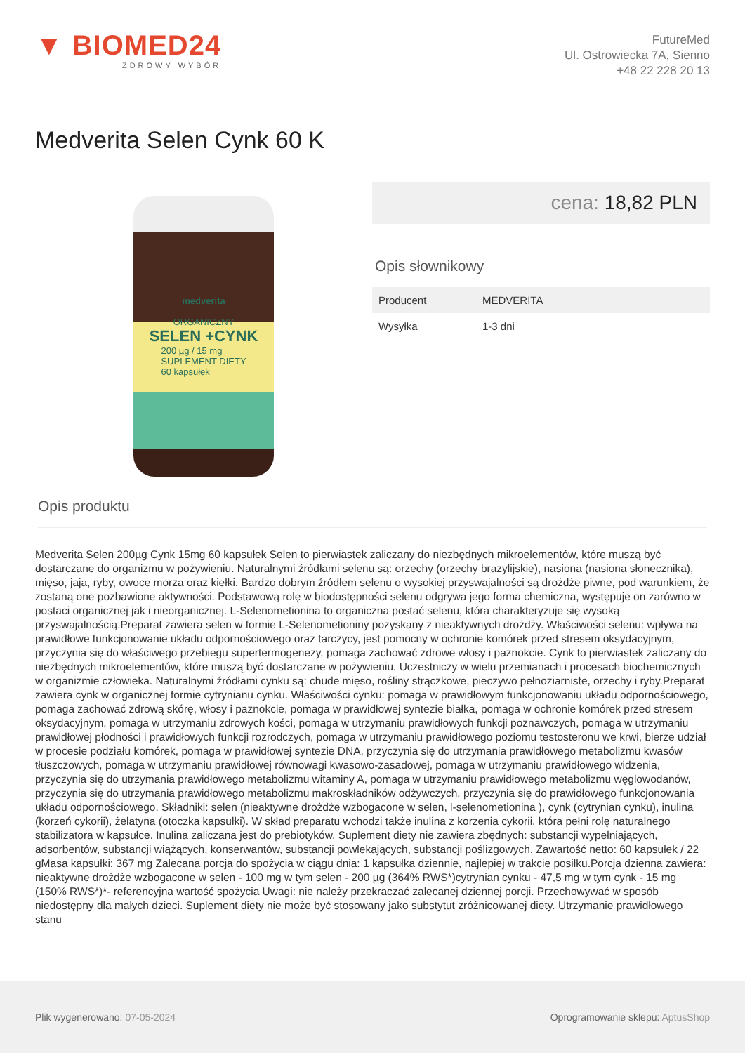▼ BIOMED24
ZDROWY WYBÓR
FutureMed
Ul. Ostrowiecka 7A, Sienno
+48 22 228 20 13
Medverita Selen Cynk 60 K
medverita
ORGANICZNY
SELEN +CYNK
200 µg / 15 mg
SUPLEMENT DIETY
60 kapsułek
cena: 18,82 PLN
Opis słownikowy
| Producent | MEDVERITA |
| Wysyłka | 1-3 dni |
Opis produktu
Medverita Selen 200µg Cynk 15mg 60 kapsułek Selen to pierwiastek zaliczany do niezbędnych mikroelementów, które muszą być dostarczane do organizmu w pożywieniu. Naturalnymi źródłami selenu są: orzechy (orzechy brazylijskie), nasiona (nasiona słonecznika), mięso, jaja, ryby, owoce morza oraz kiełki. Bardzo dobrym źródłem selenu o wysokiej przyswajalności są drożdże piwne, pod warunkiem, że zostaną one pozbawione aktywności. Podstawową rolę w biodostępności selenu odgrywa jego forma chemiczna, występuje on zarówno w postaci organicznej jak i nieorganicznej. L-Selenometionina to organiczna postać selenu, która charakteryzuje się wysoką przyswajalnością.Preparat zawiera selen w formie L-Selenometioniny pozyskany z nieaktywnych drożdży. Właściwości selenu: wpływa na prawidłowe funkcjonowanie układu odpornościowego oraz tarczycy, jest pomocny w ochronie komórek przed stresem oksydacyjnym, przyczynia się do właściwego przebiegu supertermogenezy, pomaga zachować zdrowe włosy i paznokcie. Cynk to pierwiastek zaliczany do niezbędnych mikroelementów, które muszą być dostarczane w pożywieniu. Uczestniczy w wielu przemianach i procesach biochemicznych w organizmie człowieka. Naturalnymi źródłami cynku są: chude mięso, rośliny strączkowe, pieczywo pełnoziarniste, orzechy i ryby.Preparat zawiera cynk w organicznej formie cytrynianu cynku. Właściwości cynku: pomaga w prawidłowym funkcjonowaniu układu odpornościowego, pomaga zachować zdrową skórę, włosy i paznokcie, pomaga w prawidłowej syntezie białka, pomaga w ochronie komórek przed stresem oksydacyjnym, pomaga w utrzymaniu zdrowych kości, pomaga w utrzymaniu prawidłowych funkcji poznawczych, pomaga w utrzymaniu prawidłowej płodności i prawidłowych funkcji rozrodczych, pomaga w utrzymaniu prawidłowego poziomu testosteronu we krwi, bierze udział w procesie podziału komórek, pomaga w prawidłowej syntezie DNA, przyczynia się do utrzymania prawidłowego metabolizmu kwasów tłuszczowych, pomaga w utrzymaniu prawidłowej równowagi kwasowo-zasadowej, pomaga w utrzymaniu prawidłowego widzenia, przyczynia się do utrzymania prawidłowego metabolizmu witaminy A, pomaga w utrzymaniu prawidłowego metabolizmu węglowodanów, przyczynia się do utrzymania prawidłowego metabolizmu makroskładników odżywczych, przyczynia się do prawidłowego funkcjonowania układu odpornościowego. Składniki: selen (nieaktywne drożdże wzbogacone w selen, l-selenometionina ), cynk (cytrynian cynku), inulina (korzeń cykorii), żelatyna (otoczka kapsułki). W skład preparatu wchodzi także inulina z korzenia cykorii, która pełni rolę naturalnego stabilizatora w kapsułce. Inulina zaliczana jest do prebiotyków. Suplement diety nie zawiera zbędnych: substancji wypełniających, adsorbentów, substancji wiążących, konserwantów, substancji powlekających, substancji poślizgowych. Zawartość netto: 60 kapsułek / 22 gMasa kapsułki: 367 mg Zalecana porcja do spożycia w ciągu dnia: 1 kapsułka dziennie, najlepiej w trakcie posiłku.Porcja dzienna zawiera: nieaktywne drożdże wzbogacone w selen - 100 mg w tym selen - 200 µg (364% RWS*)cytrynian cynku - 47,5 mg w tym cynk - 15 mg (150% RWS*)*- referencyjna wartość spożycia Uwagi: nie należy przekraczać zalecanej dziennej porcji. Przechowywać w sposób niedostępny dla małych dzieci. Suplement diety nie może być stosowany jako substytut zróżnicowanej diety. Utrzymanie prawidłowego stanu
Plik wygenerowano: 07-05-2024
Oprogramowanie sklepu: AptusShop